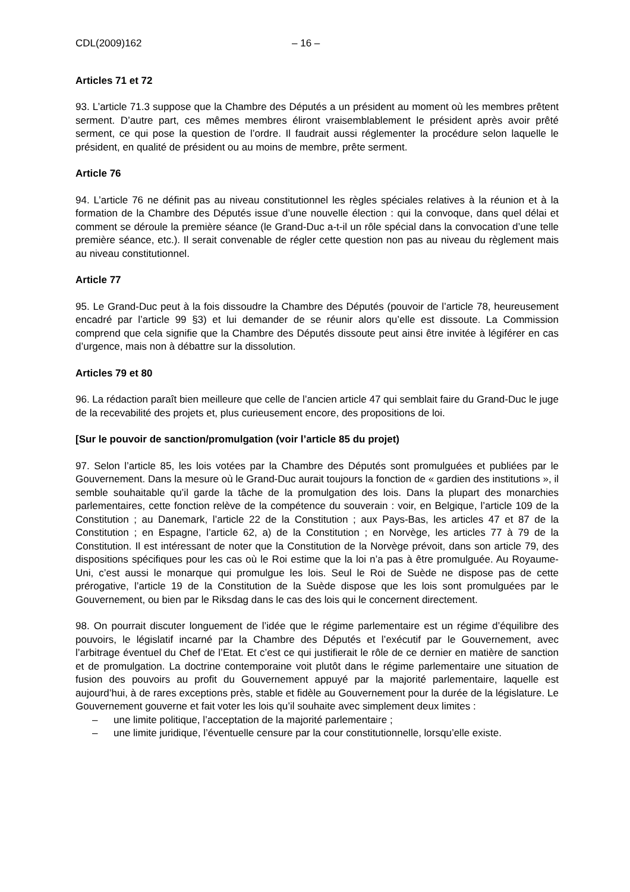CDL(2009)162 – 16 –
Articles 71 et 72
93. L’article 71.3 suppose que la Chambre des Députés a un président au moment où les membres prêtent serment. D’autre part, ces mêmes membres éliront vraisemblablement le président après avoir prêté serment, ce qui pose la question de l’ordre. Il faudrait aussi réglementer la procédure selon laquelle le président, en qualité de président ou au moins de membre, prête serment.
Article 76
94. L’article 76 ne définit pas au niveau constitutionnel les règles spéciales relatives à la réunion et à la formation de la Chambre des Députés issue d’une nouvelle élection : qui la convoque, dans quel délai et comment se déroule la première séance (le Grand-Duc a-t-il un rôle spécial dans la convocation d’une telle première séance, etc.). Il serait convenable de régler cette question non pas au niveau du règlement mais au niveau constitutionnel.
Article 77
95. Le Grand-Duc peut à la fois dissoudre la Chambre des Députés (pouvoir de l’article 78, heureusement encadré par l’article 99 §3) et lui demander de se réunir alors qu’elle est dissoute. La Commission comprend que cela signifie que la Chambre des Députés dissoute peut ainsi être invitée à légiférer en cas d’urgence, mais non à débattre sur la dissolution.
Articles 79 et 80
96. La rédaction paraît bien meilleure que celle de l’ancien article 47 qui semblait faire du Grand-Duc le juge de la recevabilité des projets et, plus curieusement encore, des propositions de loi.
[Sur le pouvoir de sanction/promulgation (voir l’article 85 du projet)
97. Selon l’article 85, les lois votées par la Chambre des Députés sont promulguées et publiées par le Gouvernement. Dans la mesure où le Grand-Duc aurait toujours la fonction de « gardien des institutions », il semble souhaitable qu’il garde la tâche de la promulgation des lois. Dans la plupart des monarchies parlementaires, cette fonction relève de la compétence du souverain : voir, en Belgique, l’article 109 de la Constitution ; au Danemark, l’article 22 de la Constitution ; aux Pays-Bas, les articles 47 et 87 de la Constitution ; en Espagne, l’article 62, a) de la Constitution ; en Norvège, les articles 77 à 79 de la Constitution. Il est intéressant de noter que la Constitution de la Norvège prévoit, dans son article 79, des dispositions spécifiques pour les cas où le Roi estime que la loi n’a pas à être promulguée. Au Royaume-Uni, c’est aussi le monarque qui promulgue les lois. Seul le Roi de Suède ne dispose pas de cette prérogative, l’article 19 de la Constitution de la Suède dispose que les lois sont promulguées par le Gouvernement, ou bien par le Riksdag dans le cas des lois qui le concernent directement.
98. On pourrait discuter longuement de l’idée que le régime parlementaire est un régime d’équilibre des pouvoirs, le législatif incarné par la Chambre des Députés et l’exécutif par le Gouvernement, avec l’arbitrage éventuel du Chef de l’Etat. Et c’est ce qui justifierait le rôle de ce dernier en matière de sanction et de promulgation. La doctrine contemporaine voit plutôt dans le régime parlementaire une situation de fusion des pouvoirs au profit du Gouvernement appuyé par la majorité parlementaire, laquelle est aujourd’hui, à de rares exceptions près, stable et fidèle au Gouvernement pour la durée de la législature. Le Gouvernement gouverne et fait voter les lois qu’il souhaite avec simplement deux limites :
– une limite politique, l’acceptation de la majorité parlementaire ;
– une limite juridique, l’éventuelle censure par la cour constitutionnelle, lorsqu’elle existe.